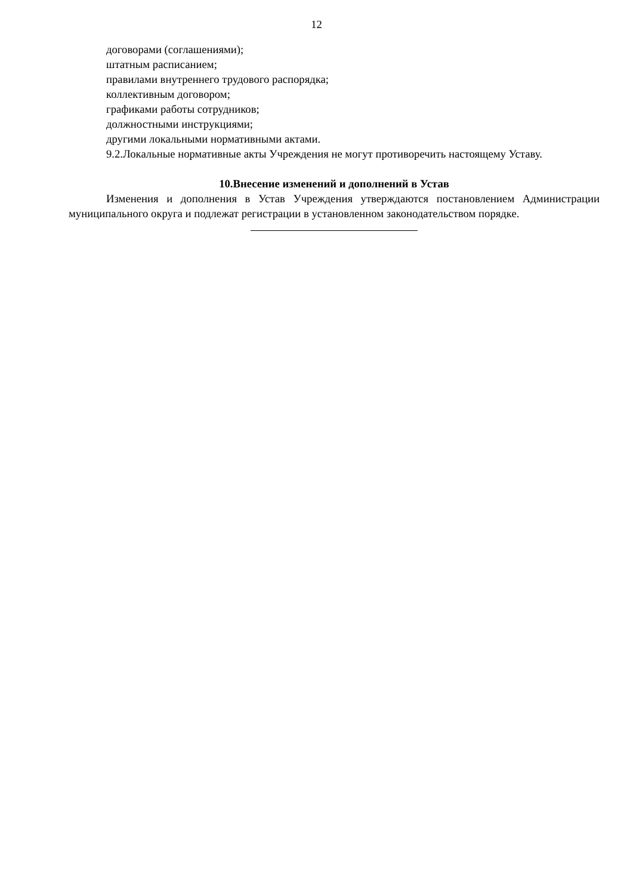12
договорами (соглашениями);
штатным расписанием;
правилами внутреннего трудового распорядка;
коллективным договором;
графиками работы сотрудников;
должностными инструкциями;
другими локальными нормативными актами.
9.2.Локальные нормативные акты Учреждения не могут противоречить настоящему Уставу.
10.Внесение изменений и дополнений в Устав
Изменения и дополнения в Устав Учреждения утверждаются постановлением Администрации муниципального округа и подлежат регистрации в установленном законодательством порядке.